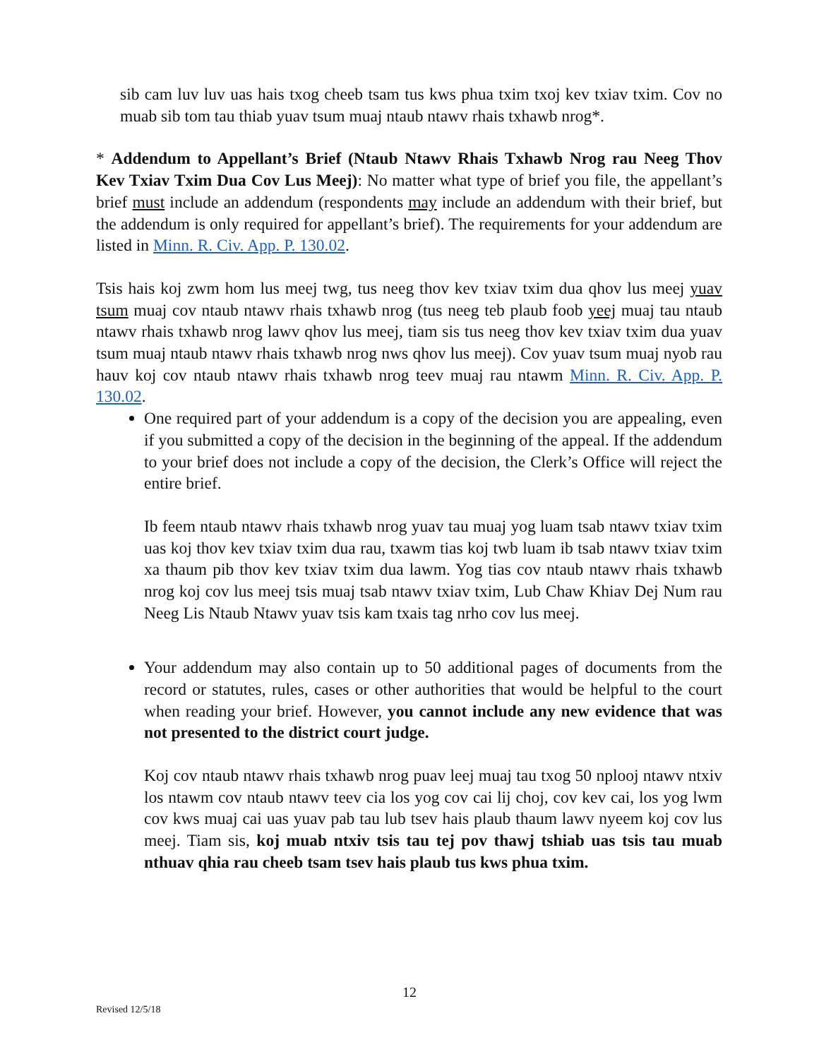sib cam luv luv uas hais txog cheeb tsam tus kws phua txim txoj kev txiav txim. Cov no muab sib tom tau thiab yuav tsum muaj ntaub ntawv rhais txhawb nrog*.
* Addendum to Appellant’s Brief (Ntaub Ntawv Rhais Txhawb Nrog rau Neeg Thov Kev Txiav Txim Dua Cov Lus Meej): No matter what type of brief you file, the appellant’s brief must include an addendum (respondents may include an addendum with their brief, but the addendum is only required for appellant’s brief). The requirements for your addendum are listed in Minn. R. Civ. App. P. 130.02.
Tsis hais koj zwm hom lus meej twg, tus neeg thov kev txiav txim dua qhov lus meej yuav tsum muaj cov ntaub ntawv rhais txhawb nrog (tus neeg teb plaub foob yeej muaj tau ntaub ntawv rhais txhawb nrog lawv qhov lus meej, tiam sis tus neeg thov kev txiav txim dua yuav tsum muaj ntaub ntawv rhais txhawb nrog nws qhov lus meej). Cov yuav tsum muaj nyob rau hauv koj cov ntaub ntawv rhais txhawb nrog teev muaj rau ntawm Minn. R. Civ. App. P. 130.02.
One required part of your addendum is a copy of the decision you are appealing, even if you submitted a copy of the decision in the beginning of the appeal. If the addendum to your brief does not include a copy of the decision, the Clerk’s Office will reject the entire brief.
Ib feem ntaub ntawv rhais txhawb nrog yuav tau muaj yog luam tsab ntawv txiav txim uas koj thov kev txiav txim dua rau, txawm tias koj twb luam ib tsab ntawv txiav txim xa thaum pib thov kev txiav txim dua lawm. Yog tias cov ntaub ntawv rhais txhawb nrog koj cov lus meej tsis muaj tsab ntawv txiav txim, Lub Chaw Khiav Dej Num rau Neeg Lis Ntaub Ntawv yuav tsis kam txais tag nrho cov lus meej.
Your addendum may also contain up to 50 additional pages of documents from the record or statutes, rules, cases or other authorities that would be helpful to the court when reading your brief. However, you cannot include any new evidence that was not presented to the district court judge.
Koj cov ntaub ntawv rhais txhawb nrog puav leej muaj tau txog 50 nplooj ntawv ntxiv los ntawm cov ntaub ntawv teev cia los yog cov cai lij choj, cov kev cai, los yog lwm cov kws muaj cai uas yuav pab tau lub tsev hais plaub thaum lawv nyeem koj cov lus meej. Tiam sis, koj muab ntxiv tsis tau tej pov thawj tshiab uas tsis tau muab nthuav qhia rau cheeb tsam tsev hais plaub tus kws phua txim.
12
Revised 12/5/18